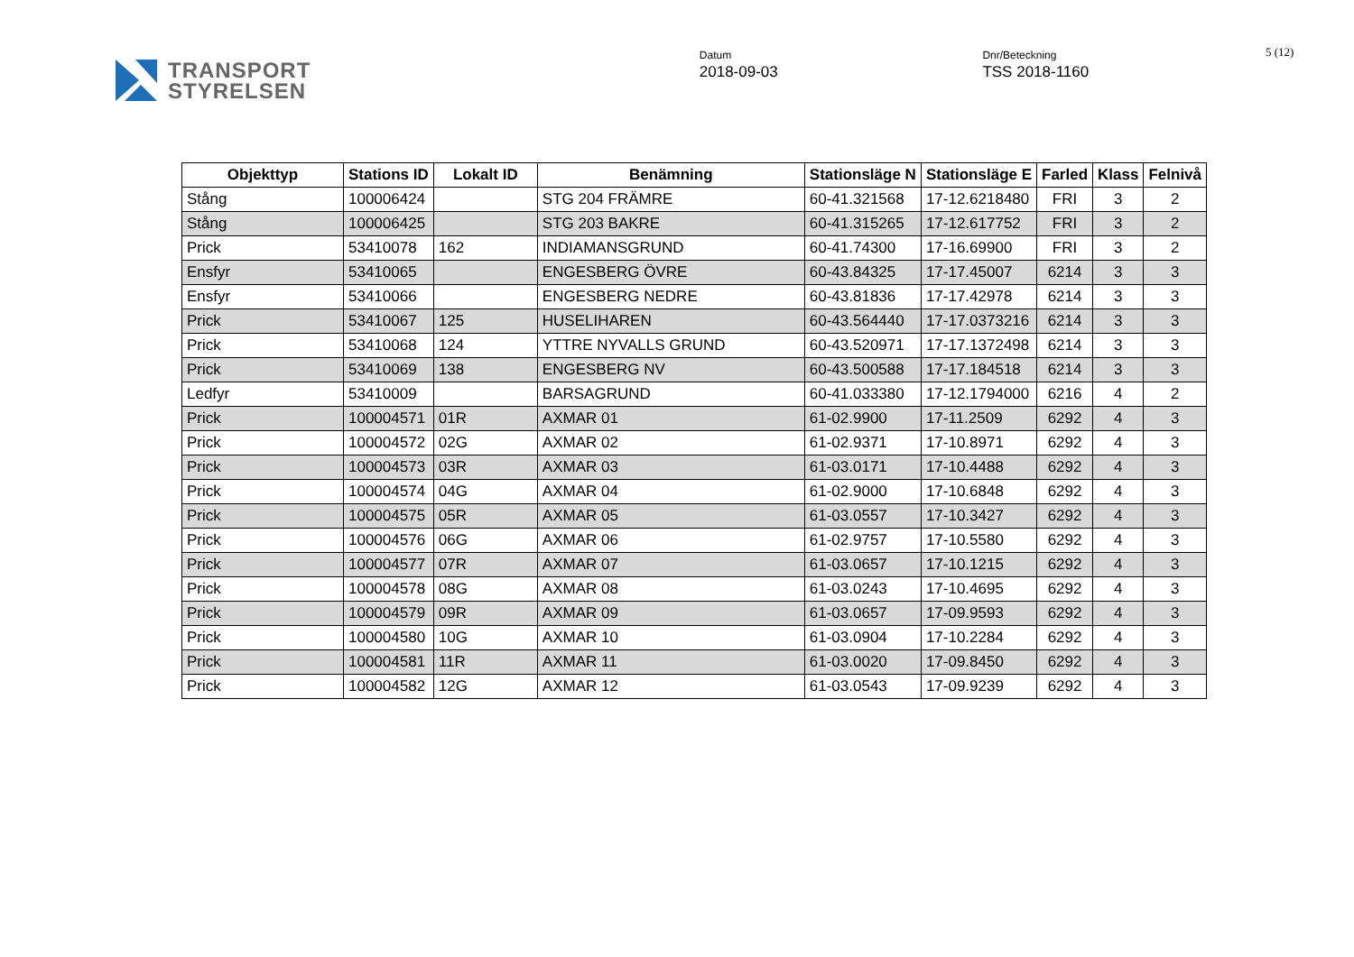TRANSPORT
STYRELSEN
Datum
2018-09-03
Dnr/Beteckning
TSS 2018-1160
5 (12)
| Objekttyp | Stations ID | Lokalt ID | Benämning | Stationsläge N | Stationsläge E | Farled | Klass | Felnivå |
| --- | --- | --- | --- | --- | --- | --- | --- | --- |
| Stång | 100006424 | | STG 204 FRÄMRE | 60-41.321568 | 17-12.6218480 | FRI | 3 | 2 |
| Stång | 100006425 | | STG 203 BAKRE | 60-41.315265 | 17-12.617752 | FRI | 3 | 2 |
| Prick | 53410078 | 162 | INDIAMANSGRUND | 60-41.74300 | 17-16.69900 | FRI | 3 | 2 |
| Ensfyr | 53410065 | | ENGESBERG ÖVRE | 60-43.84325 | 17-17.45007 | 6214 | 3 | 3 |
| Ensfyr | 53410066 | | ENGESBERG NEDRE | 60-43.81836 | 17-17.42978 | 6214 | 3 | 3 |
| Prick | 53410067 | 125 | HUSELIHAREN | 60-43.564440 | 17-17.0373216 | 6214 | 3 | 3 |
| Prick | 53410068 | 124 | YTTRE NYVALLS GRUND | 60-43.520971 | 17-17.1372498 | 6214 | 3 | 3 |
| Prick | 53410069 | 138 | ENGESBERG NV | 60-43.500588 | 17-17.184518 | 6214 | 3 | 3 |
| Ledfyr | 53410009 | | BARSAGRUND | 60-41.033380 | 17-12.1794000 | 6216 | 4 | 2 |
| Prick | 100004571 | 01R | AXMAR 01 | 61-02.9900 | 17-11.2509 | 6292 | 4 | 3 |
| Prick | 100004572 | 02G | AXMAR 02 | 61-02.9371 | 17-10.8971 | 6292 | 4 | 3 |
| Prick | 100004573 | 03R | AXMAR 03 | 61-03.0171 | 17-10.4488 | 6292 | 4 | 3 |
| Prick | 100004574 | 04G | AXMAR 04 | 61-02.9000 | 17-10.6848 | 6292 | 4 | 3 |
| Prick | 100004575 | 05R | AXMAR 05 | 61-03.0557 | 17-10.3427 | 6292 | 4 | 3 |
| Prick | 100004576 | 06G | AXMAR 06 | 61-02.9757 | 17-10.5580 | 6292 | 4 | 3 |
| Prick | 100004577 | 07R | AXMAR 07 | 61-03.0657 | 17-10.1215 | 6292 | 4 | 3 |
| Prick | 100004578 | 08G | AXMAR 08 | 61-03.0243 | 17-10.4695 | 6292 | 4 | 3 |
| Prick | 100004579 | 09R | AXMAR 09 | 61-03.0657 | 17-09.9593 | 6292 | 4 | 3 |
| Prick | 100004580 | 10G | AXMAR 10 | 61-03.0904 | 17-10.2284 | 6292 | 4 | 3 |
| Prick | 100004581 | 11R | AXMAR 11 | 61-03.0020 | 17-09.8450 | 6292 | 4 | 3 |
| Prick | 100004582 | 12G | AXMAR 12 | 61-03.0543 | 17-09.9239 | 6292 | 4 | 3 |